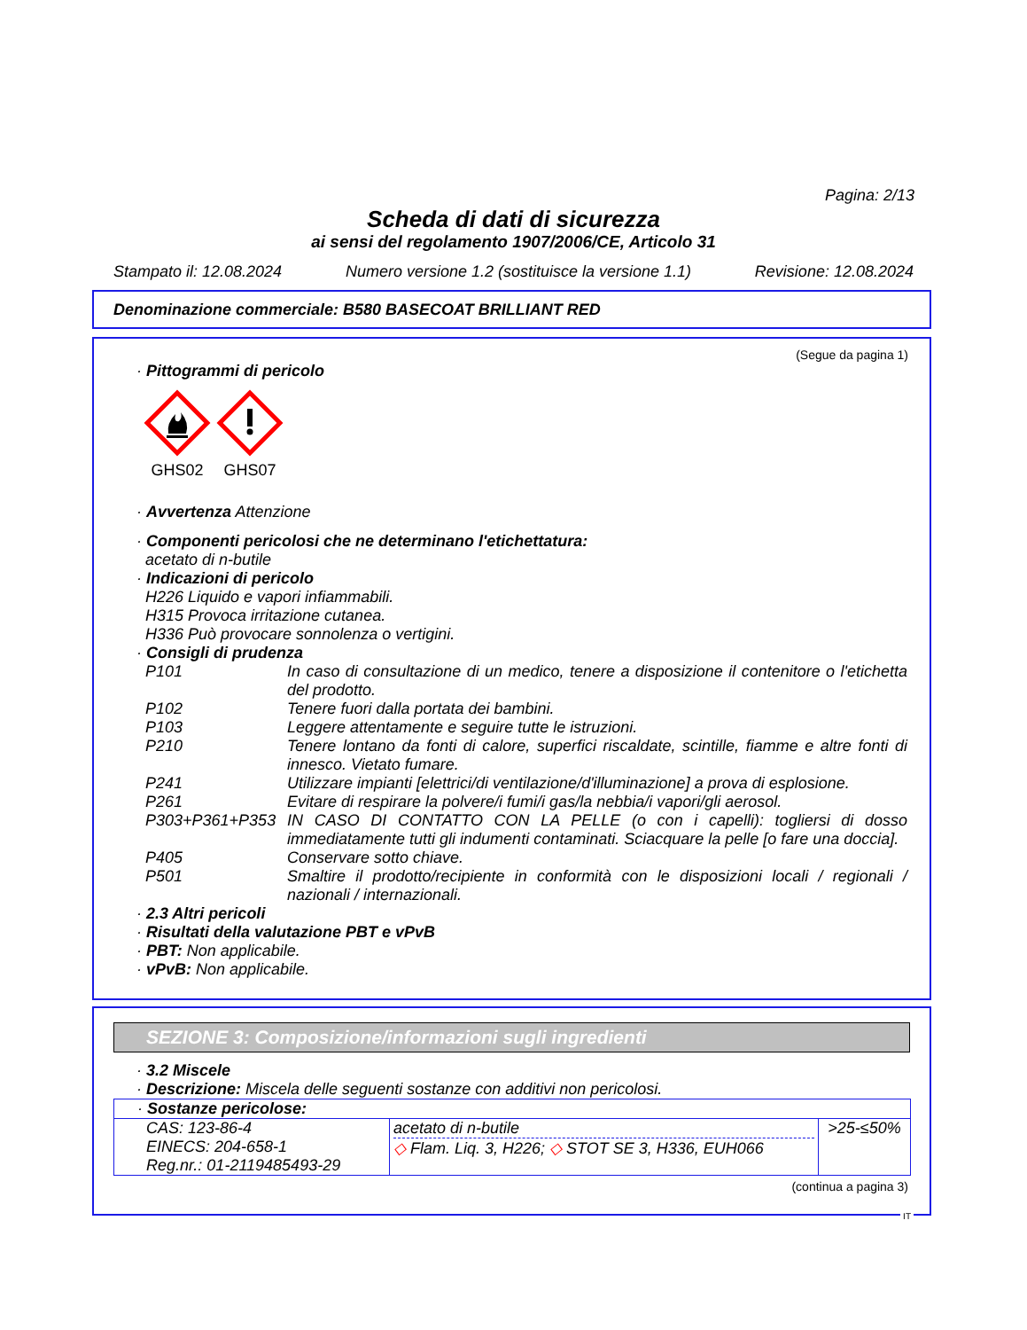Pagina: 2/13
Scheda di dati di sicurezza
ai sensi del regolamento 1907/2006/CE, Articolo 31
Stampato il: 12.08.2024 Numero versione 1.2 (sostituisce la versione 1.1) Revisione: 12.08.2024
Denominazione commerciale: B580 BASECOAT BRILLIANT RED
(Segue da pagina 1)
· Pittogrammi di pericolo
GHS02 GHS07
· Avvertenza Attenzione
· Componenti pericolosi che ne determinano l'etichettatura:
acetato di n-butile
· Indicazioni di pericolo
H226 Liquido e vapori infiammabili.
H315 Provoca irritazione cutanea.
H336 Può provocare sonnolenza o vertigini.
· Consigli di prudenza
P101 In caso di consultazione di un medico, tenere a disposizione il contenitore o l'etichetta del prodotto.
P102 Tenere fuori dalla portata dei bambini.
P103 Leggere attentamente e seguire tutte le istruzioni.
P210 Tenere lontano da fonti di calore, superfici riscaldate, scintille, fiamme e altre fonti di innesco. Vietato fumare.
P241 Utilizzare impianti [elettrici/di ventilazione/d'illuminazione] a prova di esplosione.
P261 Evitare di respirare la polvere/i fumi/i gas/la nebbia/i vapori/gli aerosol.
P303+P361+P353 IN CASO DI CONTATTO CON LA PELLE (o con i capelli): togliersi di dosso immediatamente tutti gli indumenti contaminati. Sciacquare la pelle [o fare una doccia].
P405 Conservare sotto chiave.
P501 Smaltire il prodotto/recipiente in conformità con le disposizioni locali / regionali / nazionali / internazionali.
· 2.3 Altri pericoli
· Risultati della valutazione PBT e vPvB
· PBT: Non applicabile.
· vPvB: Non applicabile.
SEZIONE 3: Composizione/informazioni sugli ingredienti
· 3.2 Miscele
· Descrizione: Miscela delle seguenti sostanze con additivi non pericolosi.
| · Sostanze pericolose: | | |
| CAS: 123-86-4 EINECS: 204-658-1 Reg.nr.: 01-2119485493-29 | acetato di n-butile ◇ Flam. Liq. 3, H226; ◇ STOT SE 3, H336, EUH066 | >25-≤50% |
(continua a pagina 3)
IT